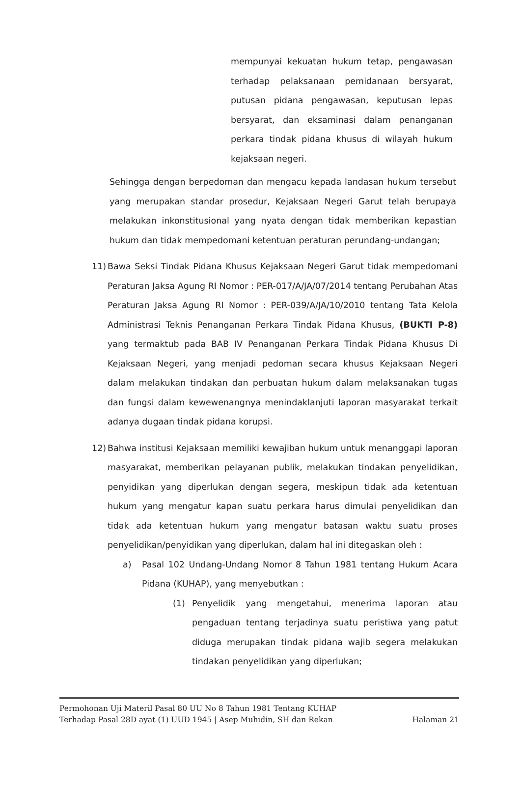mempunyai kekuatan hukum tetap, pengawasan terhadap pelaksanaan pemidanaan bersyarat, putusan pidana pengawasan, keputusan lepas bersyarat, dan eksaminasi dalam penanganan perkara tindak pidana khusus di wilayah hukum kejaksaan negeri.
Sehingga dengan berpedoman dan mengacu kepada landasan hukum tersebut yang merupakan standar prosedur, Kejaksaan Negeri Garut telah berupaya melakukan inkonstitusional yang nyata dengan tidak memberikan kepastian hukum dan tidak mempedomani ketentuan peraturan perundang-undangan;
11) Bawa Seksi Tindak Pidana Khusus Kejaksaan Negeri Garut tidak mempedomani Peraturan Jaksa Agung RI Nomor : PER-017/A/JA/07/2014 tentang Perubahan Atas Peraturan Jaksa Agung RI Nomor : PER-039/A/JA/10/2010 tentang Tata Kelola Administrasi Teknis Penanganan Perkara Tindak Pidana Khusus, (BUKTI P-8) yang termaktub pada BAB IV Penanganan Perkara Tindak Pidana Khusus Di Kejaksaan Negeri, yang menjadi pedoman secara khusus Kejaksaan Negeri dalam melakukan tindakan dan perbuatan hukum dalam melaksanakan tugas dan fungsi dalam kewewenangnya menindaklanjuti laporan masyarakat terkait adanya dugaan tindak pidana korupsi.
12) Bahwa institusi Kejaksaan memiliki kewajiban hukum untuk menanggapi laporan masyarakat, memberikan pelayanan publik, melakukan tindakan penyelidikan, penyidikan yang diperlukan dengan segera, meskipun tidak ada ketentuan hukum yang mengatur kapan suatu perkara harus dimulai penyelidikan dan tidak ada ketentuan hukum yang mengatur batasan waktu suatu proses penyelidikan/penyidikan yang diperlukan, dalam hal ini ditegaskan oleh :
a) Pasal 102 Undang-Undang Nomor 8 Tahun 1981 tentang Hukum Acara Pidana (KUHAP), yang menyebutkan :
(1) Penyelidik yang mengetahui, menerima laporan atau pengaduan tentang terjadinya suatu peristiwa yang patut diduga merupakan tindak pidana wajib segera melakukan tindakan penyelidikan yang diperlukan;
Permohonan Uji Materil Pasal 80 UU No 8 Tahun 1981 Tentang KUHAP
Terhadap Pasal 28D ayat (1) UUD 1945 | Asep Muhidin, SH dan Rekan Halaman 21